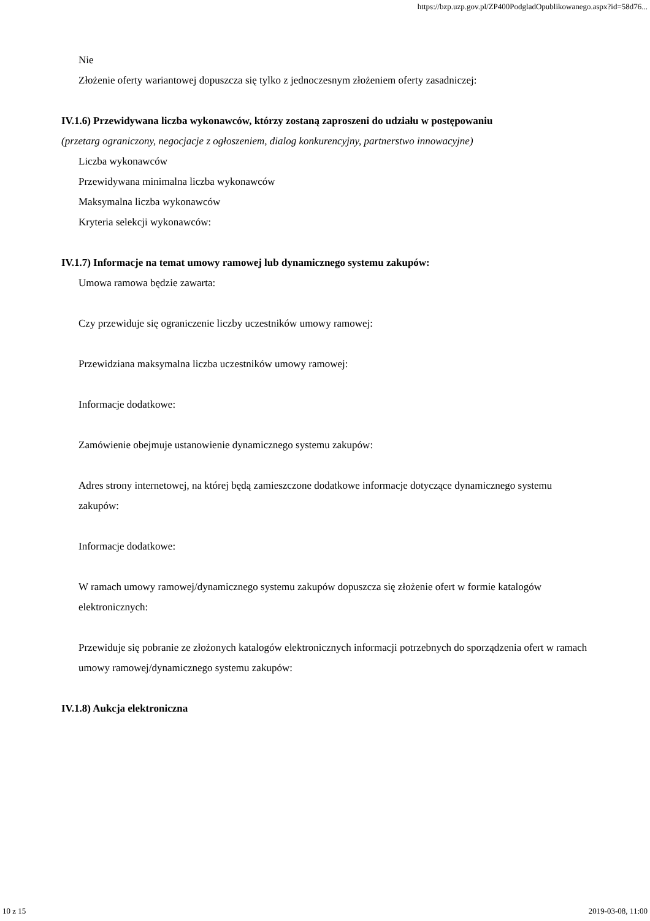https://bzp.uzp.gov.pl/ZP400PodgladOpublikowanego.aspx?id=58d76...
Nie
Złożenie oferty wariantowej dopuszcza się tylko z jednoczesnym złożeniem oferty zasadniczej:
IV.1.6) Przewidywana liczba wykonawców, którzy zostaną zaproszeni do udziału w postępowaniu
(przetarg ograniczony, negocjacje z ogłoszeniem, dialog konkurencyjny, partnerstwo innowacyjne)
Liczba wykonawców
Przewidywana minimalna liczba wykonawców
Maksymalna liczba wykonawców
Kryteria selekcji wykonawców:
IV.1.7) Informacje na temat umowy ramowej lub dynamicznego systemu zakupów:
Umowa ramowa będzie zawarta:
Czy przewiduje się ograniczenie liczby uczestników umowy ramowej:
Przewidziana maksymalna liczba uczestników umowy ramowej:
Informacje dodatkowe:
Zamówienie obejmuje ustanowienie dynamicznego systemu zakupów:
Adres strony internetowej, na której będą zamieszczone dodatkowe informacje dotyczące dynamicznego systemu zakupów:
Informacje dodatkowe:
W ramach umowy ramowej/dynamicznego systemu zakupów dopuszcza się złożenie ofert w formie katalogów elektronicznych:
Przewiduje się pobranie ze złożonych katalogów elektronicznych informacji potrzebnych do sporządzenia ofert w ramach umowy ramowej/dynamicznego systemu zakupów:
IV.1.8) Aukcja elektroniczna
10 z 15 2019-03-08, 11:00